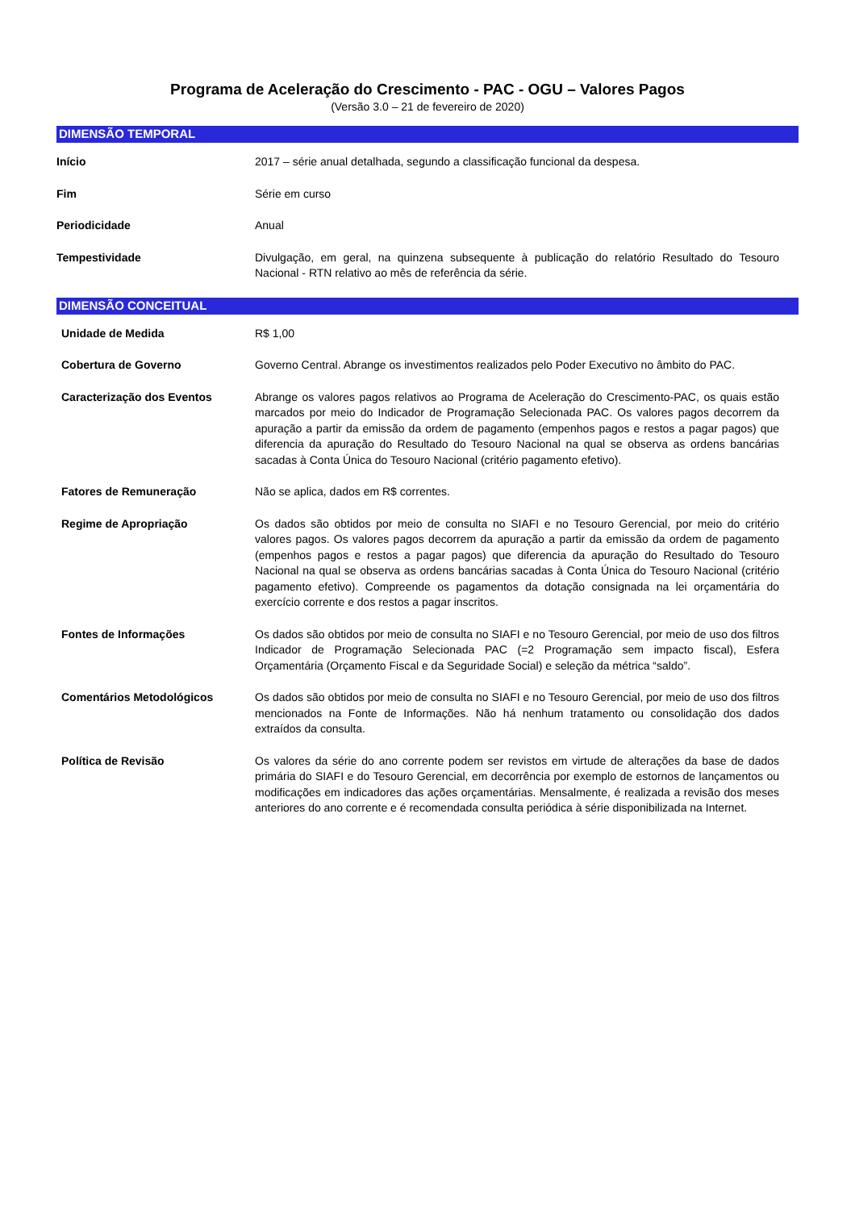Programa de Aceleração do Crescimento - PAC - OGU – Valores Pagos
(Versão 3.0 – 21 de fevereiro de 2020)
DIMENSÃO TEMPORAL
Início 2017 – série anual detalhada, segundo a classificação funcional da despesa.
Fim Série em curso
Periodicidade Anual
Tempestividade Divulgação, em geral, na quinzena subsequente à publicação do relatório Resultado do Tesouro Nacional - RTN relativo ao mês de referência da série.
DIMENSÃO CONCEITUAL
Unidade de Medida R$ 1,00
Cobertura de Governo Governo Central. Abrange os investimentos realizados pelo Poder Executivo no âmbito do PAC.
Caracterização dos Eventos Abrange os valores pagos relativos ao Programa de Aceleração do Crescimento-PAC, os quais estão marcados por meio do Indicador de Programação Selecionada PAC. Os valores pagos decorrem da apuração a partir da emissão da ordem de pagamento (empenhos pagos e restos a pagar pagos) que diferencia da apuração do Resultado do Tesouro Nacional na qual se observa as ordens bancárias sacadas à Conta Única do Tesouro Nacional (critério pagamento efetivo).
Fatores de Remuneração Não se aplica, dados em R$ correntes.
Regime de Apropriação Os dados são obtidos por meio de consulta no SIAFI e no Tesouro Gerencial, por meio do critério valores pagos. Os valores pagos decorrem da apuração a partir da emissão da ordem de pagamento (empenhos pagos e restos a pagar pagos) que diferencia da apuração do Resultado do Tesouro Nacional na qual se observa as ordens bancárias sacadas à Conta Única do Tesouro Nacional (critério pagamento efetivo). Compreende os pagamentos da dotação consignada na lei orçamentária do exercício corrente e dos restos a pagar inscritos.
Fontes de Informações Os dados são obtidos por meio de consulta no SIAFI e no Tesouro Gerencial, por meio de uso dos filtros Indicador de Programação Selecionada PAC (=2 Programação sem impacto fiscal), Esfera Orçamentária (Orçamento Fiscal e da Seguridade Social) e seleção da métrica “saldo”.
Comentários Metodológicos Os dados são obtidos por meio de consulta no SIAFI e no Tesouro Gerencial, por meio de uso dos filtros mencionados na Fonte de Informações. Não há nenhum tratamento ou consolidação dos dados extraídos da consulta.
Política de Revisão Os valores da série do ano corrente podem ser revistos em virtude de alterações da base de dados primária do SIAFI e do Tesouro Gerencial, em decorrência por exemplo de estornos de lançamentos ou modificações em indicadores das ações orçamentárias. Mensalmente, é realizada a revisão dos meses anteriores do ano corrente e é recomendada consulta periódica à série disponibilizada na Internet.